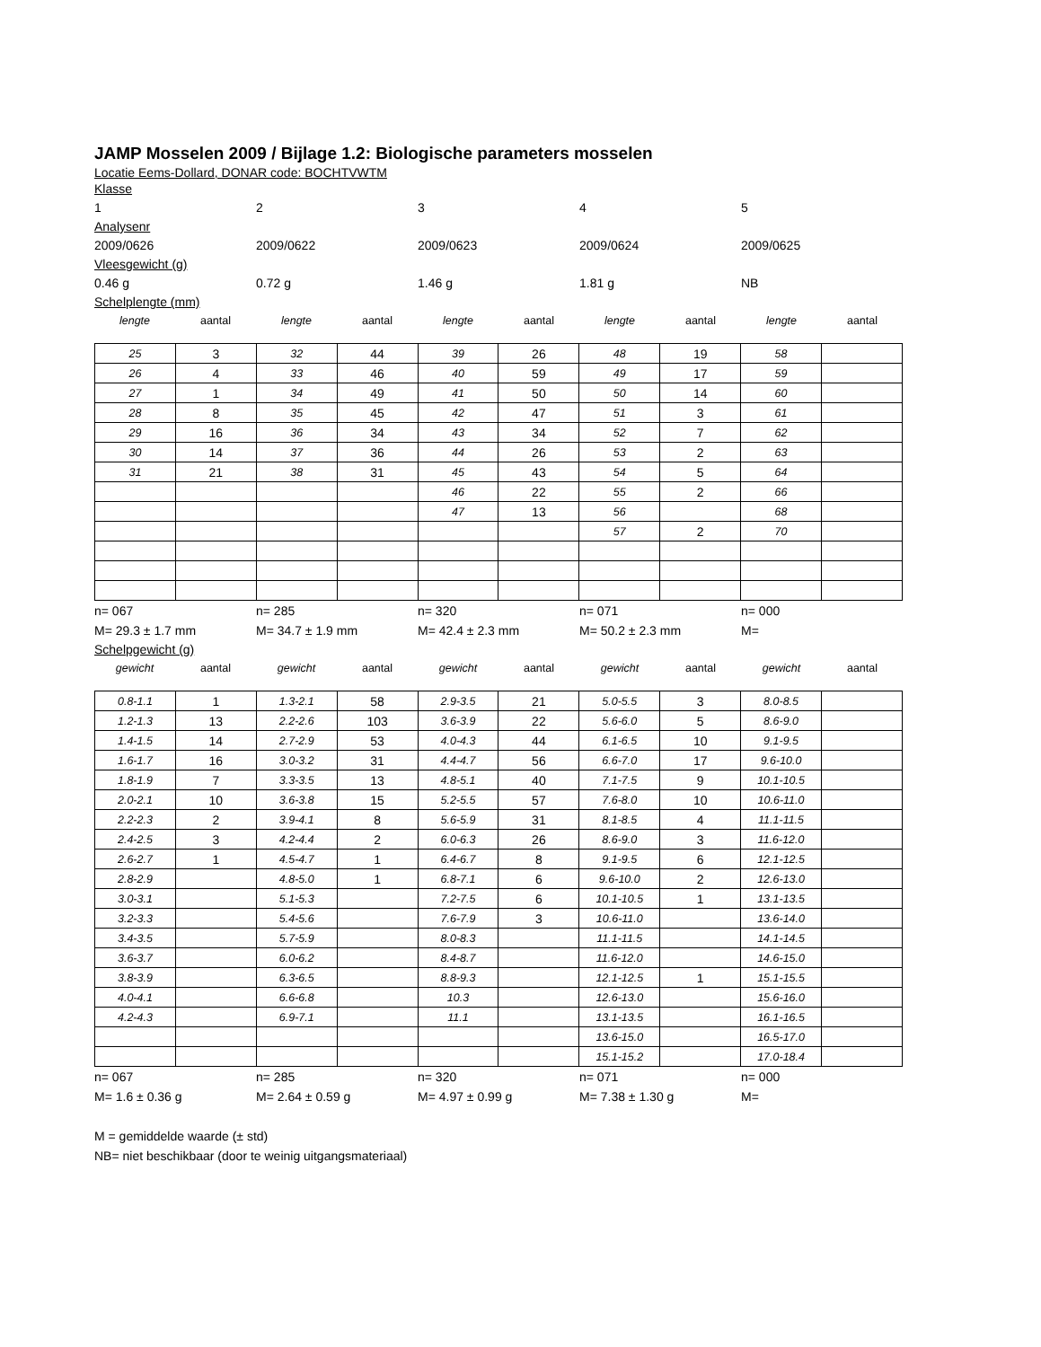JAMP Mosselen 2009 / Bijlage 1.2: Biologische parameters mosselen
Locatie Eems-Dollard, DONAR code: BOCHTVWTM
Klasse
1 2 3 4 5
Analysenr
2009/0626 2009/0622 2009/0623 2009/0624 2009/0625
Vleesgewicht (g)
0.46 g 0.72 g 1.46 g 1.81 g NB
Schelplengte (mm)
lengte aantal lengte aantal lengte aantal lengte aantal lengte aantal
| 25 | 3 | 32 | 44 | 39 | 26 | 48 | 19 | 58 | |
| 26 | 4 | 33 | 46 | 40 | 59 | 49 | 17 | 59 | |
| 27 | 1 | 34 | 49 | 41 | 50 | 50 | 14 | 60 | |
| 28 | 8 | 35 | 45 | 42 | 47 | 51 | 3 | 61 | |
| 29 | 16 | 36 | 34 | 43 | 34 | 52 | 7 | 62 | |
| 30 | 14 | 37 | 36 | 44 | 26 | 53 | 2 | 63 | |
| 31 | 21 | 38 | 31 | 45 | 43 | 54 | 5 | 64 | |
| | | | | 46 | 22 | 55 | 2 | 66 | |
| | | | | 47 | 13 | 56 | | 68 | |
| | | | | | | 57 | 2 | 70 | |
n= 067 n= 285 n= 320 n= 071 n= 000
M= 29.3 ± 1.7 mm M= 34.7 ± 1.9 mm M= 42.4 ± 2.3 mm M= 50.2 ± 2.3 mm M=
Schelpgewicht (g)
gewicht aantal gewicht aantal gewicht aantal gewicht aantal gewicht aantal
| 0.8-1.1 | 1 | 1.3-2.1 | 58 | 2.9-3.5 | 21 | 5.0-5.5 | 3 | 8.0-8.5 | |
| 1.2-1.3 | 13 | 2.2-2.6 | 103 | 3.6-3.9 | 22 | 5.6-6.0 | 5 | 8.6-9.0 | |
| 1.4-1.5 | 14 | 2.7-2.9 | 53 | 4.0-4.3 | 44 | 6.1-6.5 | 10 | 9.1-9.5 | |
| 1.6-1.7 | 16 | 3.0-3.2 | 31 | 4.4-4.7 | 56 | 6.6-7.0 | 17 | 9.6-10.0 | |
| 1.8-1.9 | 7 | 3.3-3.5 | 13 | 4.8-5.1 | 40 | 7.1-7.5 | 9 | 10.1-10.5 | |
| 2.0-2.1 | 10 | 3.6-3.8 | 15 | 5.2-5.5 | 57 | 7.6-8.0 | 10 | 10.6-11.0 | |
| 2.2-2.3 | 2 | 3.9-4.1 | 8 | 5.6-5.9 | 31 | 8.1-8.5 | 4 | 11.1-11.5 | |
| 2.4-2.5 | 3 | 4.2-4.4 | 2 | 6.0-6.3 | 26 | 8.6-9.0 | 3 | 11.6-12.0 | |
| 2.6-2.7 | 1 | 4.5-4.7 | 1 | 6.4-6.7 | 8 | 9.1-9.5 | 6 | 12.1-12.5 | |
| 2.8-2.9 | | 4.8-5.0 | 1 | 6.8-7.1 | 6 | 9.6-10.0 | 2 | 12.6-13.0 | |
| 3.0-3.1 | | 5.1-5.3 | | 7.2-7.5 | 6 | 10.1-10.5 | 1 | 13.1-13.5 | |
| 3.2-3.3 | | 5.4-5.6 | | 7.6-7.9 | 3 | 10.6-11.0 | | 13.6-14.0 | |
| 3.4-3.5 | | 5.7-5.9 | | 8.0-8.3 | | 11.1-11.5 | | 14.1-14.5 | |
| 3.6-3.7 | | 6.0-6.2 | | 8.4-8.7 | | 11.6-12.0 | | 14.6-15.0 | |
| 3.8-3.9 | | 6.3-6.5 | | 8.8-9.3 | | 12.1-12.5 | 1 | 15.1-15.5 | |
| 4.0-4.1 | | 6.6-6.8 | | 10.3 | | 12.6-13.0 | | 15.6-16.0 | |
| 4.2-4.3 | | 6.9-7.1 | | 11.1 | | 13.1-13.5 | | 16.1-16.5 | |
| | | | | | | 13.6-15.0 | | 16.5-17.0 | |
| | | | | | | 15.1-15.2 | | 17.0-18.4 | |
n= 067 n= 285 n= 320 n= 071 n= 000
M= 1.6 ± 0.36 g M= 2.64 ± 0.59 g M= 4.97 ± 0.99 g M= 7.38 ± 1.30 g M=
M = gemiddelde waarde (± std)
NB= niet beschikbaar (door te weinig uitgangsmateriaal)